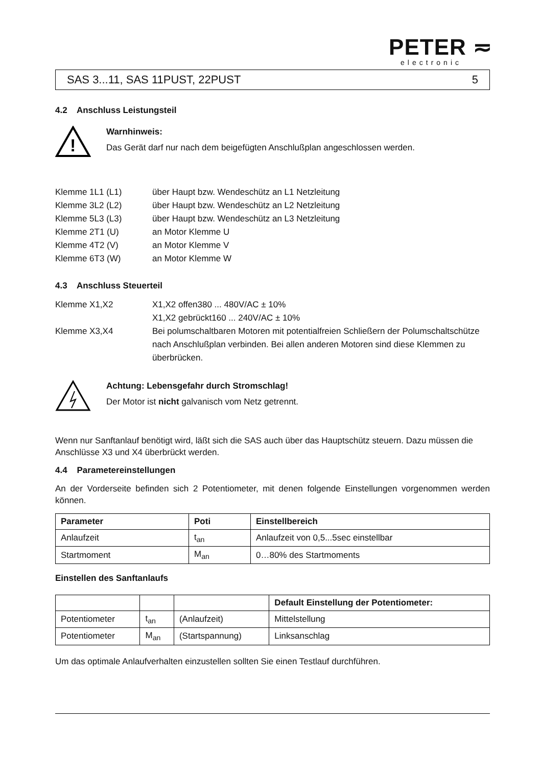PETER ≂
electronic
SAS 3...11, SAS 11PUST, 22PUST 5
4.2 Anschluss Leistungsteil
!
Warnhinweis:
Das Gerät darf nur nach dem beigefügten Anschlußplan angeschlossen werden.
Klemme 1L1 (L1) über Haupt bzw. Wendeschütz an L1 Netzleitung Klemme 3L2 (L2) über Haupt bzw. Wendeschütz an L2 Netzleitung Klemme 5L3 (L3) über Haupt bzw. Wendeschütz an L3 Netzleitung Klemme 2T1 (U) an Motor Klemme U Klemme 4T2 (V) an Motor Klemme V Klemme 6T3 (W) an Motor Klemme W
4.3 Anschluss Steuerteil
Klemme X1,X2 X1,X2 offen380 ... 480V/AC ± 10%
X1,X2 gebrückt160 ... 240V/AC ± 10% Klemme X3,X4 Bei polumschaltbaren Motoren mit potentialfreien Schließern der Polumschaltschütze nach Anschlußplan verbinden. Bei allen anderen Motoren sind diese Klemmen zu überbrücken.
Achtung: Lebensgefahr durch Stromschlag!
Der Motor ist nicht galvanisch vom Netz getrennt.
Wenn nur Sanftanlauf benötigt wird, läßt sich die SAS auch über das Hauptschütz steuern. Dazu müssen die Anschlüsse X3 und X4 überbrückt werden.
4.4 Parametereinstellungen
An der Vorderseite befinden sich 2 Potentiometer, mit denen folgende Einstellungen vorgenommen werden können.
| Parameter | Poti | Einstellbereich |
| --- | --- | --- |
| Anlaufzeit | t<sub>an</sub> | Anlaufzeit von 0,5...5sec einstellbar |
| Startmoment | M<sub>an</sub> | 0…80% des Startmoments |
Einstellen des Sanftanlaufs
| | | | Default Einstellung der Potentiometer: |
| Potentiometer | t<sub>an</sub> | (Anlaufzeit) | Mittelstellung |
| Potentiometer | M<sub>an</sub> | (Startspannung) | Linksanschlag |
Um das optimale Anlaufverhalten einzustellen sollten Sie einen Testlauf durchführen.